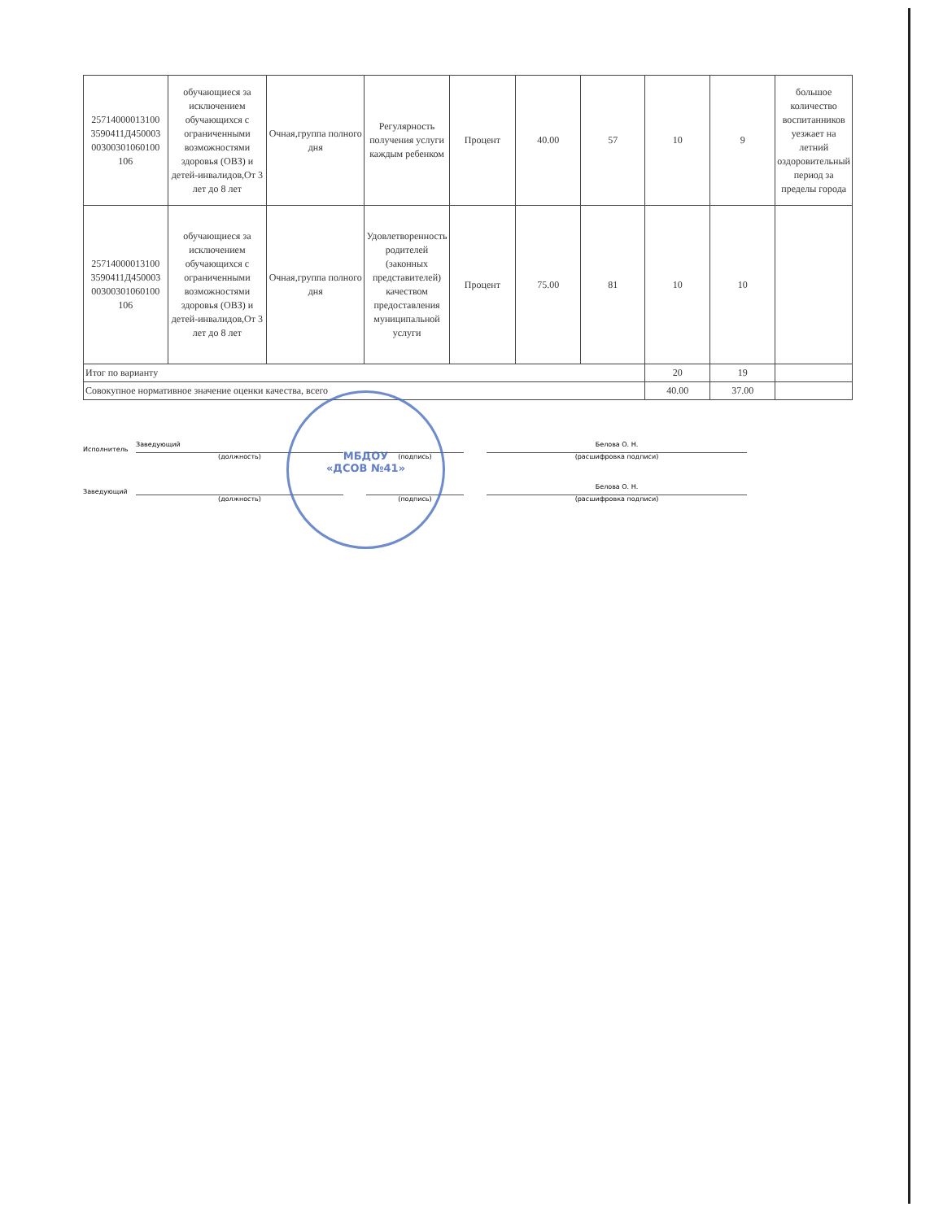| 25714000013100 3590411Д450003 00300301060100 106 | обучающиеся за исключением обучающихся с ограниченными возможностями здоровья (ОВЗ) и детей-инвалидов,От 3 лет до 8 лет | Очная,группа полного дня | Регулярность получения услуги каждым ребенком | Процент | 40.00 | 57 | 10 | 9 | большое количество воспитанников уезжает на летний оздоровительный период за пределы города |
| 25714000013100 3590411Д450003 00300301060100 106 | обучающиеся за исключением обучающихся с ограниченными возможностями здоровья (ОВЗ) и детей-инвалидов,От 3 лет до 8 лет | Очная,группа полного дня | Удовлетворенность родителей (законных представителей) качеством предоставления муниципальной услуги | Процент | 75.00 | 81 | 10 | 10 | |
| Итог по варианту | | | | | | | 20 | 19 | |
| Совокупное нормативное значение оценки качества, всего | | | | | | | 40.00 | 37.00 | |
Исполнитель Заведующий Белова О. Н.
(должность) (подпись) (расшифровка подписи)
Заведующий Белова О. Н.
(должность) (подпись) (расшифровка подписи)
МБДОУ
«ДСОВ №41»